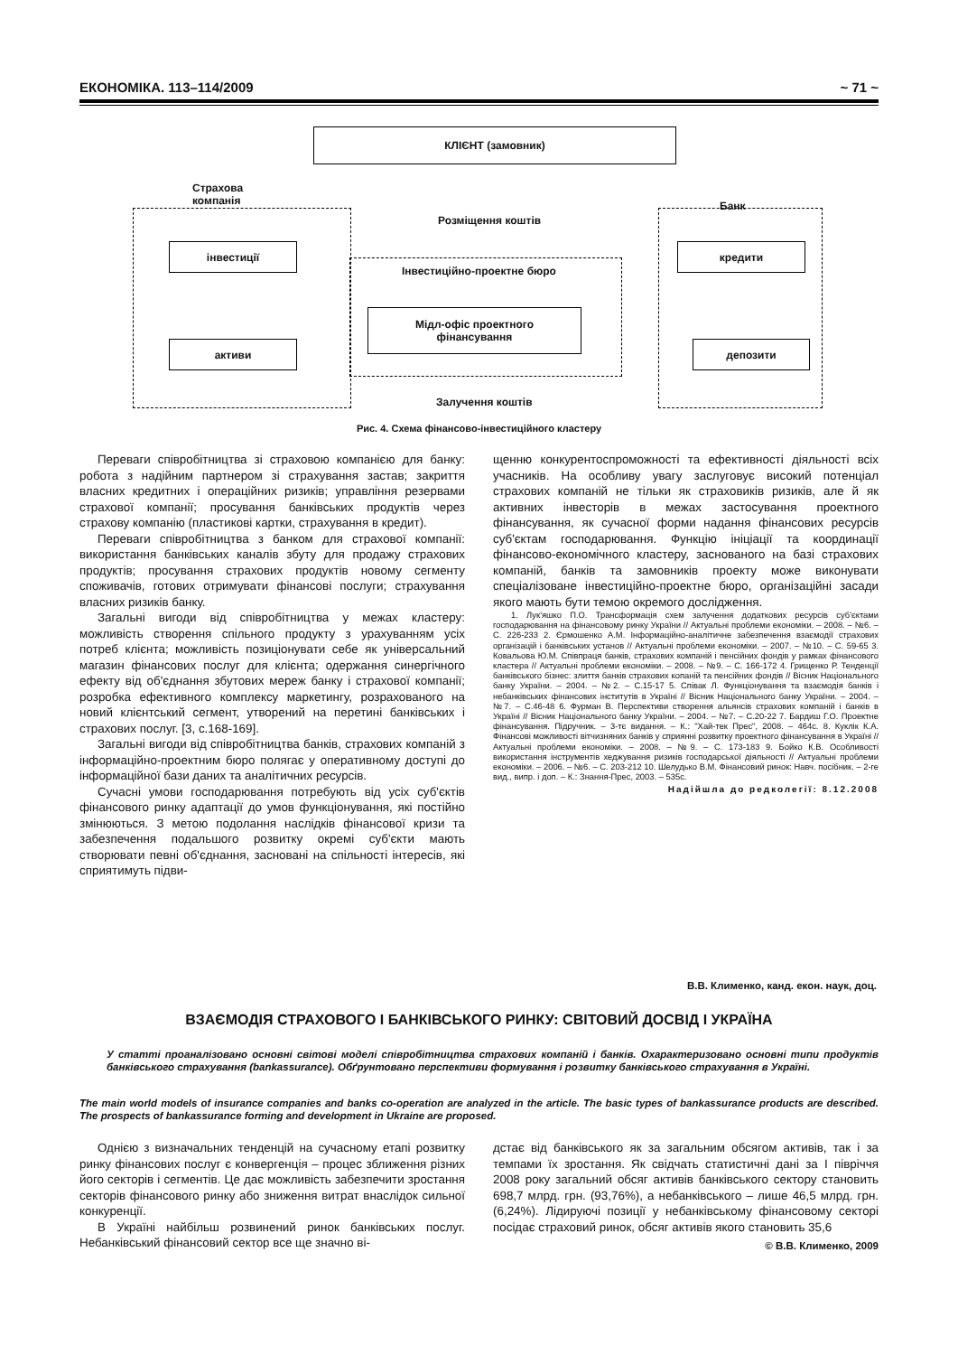ЕКОНОМІКА. 113–114/2009 ~ 71 ~
КЛІЄНТ (замовник)
Страхова
компанія
Розміщення коштів
Банк
інвестиції
Інвестиційно-проектне бюро
кредити
Мідл-офіс проектного
фінансування
активи депозити
Залучення коштів
Рис. 4. Схема фінансово-інвестиційного кластеру
Переваги співробітництва зі страховою компанією для банку: робота з надійним партнером зі страхування застав; закриття власних кредитних і операційних ризиків; управління резервами страхової компанії; просування банківських продуктів через страхову компанію (пластикові картки, страхування в кредит).
Переваги співробітництва з банком для страхової компанії: використання банківських каналів збуту для продажу страхових продуктів; просування страхових продуктів новому сегменту споживачів, готових отримувати фінансові послуги; страхування власних ризиків банку.
Загальні вигоди від співробітництва у межах кластеру: можливість створення спільного продукту з урахуванням усіх потреб клієнта; можливість позиціонувати себе як універсальний магазин фінансових послуг для клієнта; одержання синергічного ефекту від об'єднання збутових мереж банку і страхової компанії; розробка ефективного комплексу маркетингу, розрахованого на новий клієнтський сегмент, утворений на перетині банківських і страхових послуг. [3, с.168-169].
Загальні вигоди від співробітництва банків, страхових компаній з інформаційно-проектним бюро полягає у оперативному доступі до інформаційної бази даних та аналітичних ресурсів.
Сучасні умови господарювання потребують від усіх суб'єктів фінансового ринку адаптації до умов функціонування, які постійно змінюються. З метою подолання наслідків фінансової кризи та забезпечення подальшого розвитку окремі суб'єкти мають створювати певні об'єднання, засновані на спільності інтересів, які сприятимуть підви-
щенню конкурентоспроможності та ефективності діяльності всіх учасників. На особливу увагу заслуговує високий потенціал страхових компаній не тільки як страховиків ризиків, але й як активних інвесторів в межах застосування проектного фінансування, як сучасної форми надання фінансових ресурсів суб'єктам господарювання. Функцію ініціації та координації фінансово-економічного кластеру, заснованого на базі страхових компаній, банків та замовників проекту може виконувати спеціалізоване інвестиційно-проектне бюро, організаційні засади якого мають бути темою окремого дослідження.
1. Лук'яшко П.О. Трансформація схем залучення додаткових ресурсів суб'єктами господарювання на фінансовому ринку України // Актуальні проблеми економіки. – 2008. – №6. – С. 226-233 2. Єрмошенко А.М. Інформаційно-аналітичне забезпечення взаємодії страхових організацій і банківських установ // Актуальні проблеми економіки. – 2007. – №10. – С. 59-65 3. Ковальова Ю.М. Співпраця банків, страхових компаній і пенсійних фондів у рамках фінансового кластера // Актуальні проблеми економіки. – 2008. – №9. – С. 166-172 4. Грищенко Р. Тенденції банківського бізнес: злиття банків страхових копаній та пенсійних фондів // Вісник Національного банку України. – 2004. – №2. – С.15-17 5. Співак Л. Функціонування та взаємодія банків і небанківських фінансових інститутів в Україні // Вісник Національного банку України. – 2004. – №7. – С.46-48 6. Фурман В. Перспективи створення альянсів страхових компаній і банків в Україні // Вісник Національного банку України. – 2004. – №7. – С.20-22 7. Бардиш Г.О. Проектне фінансування. Підручник. – 3-тє видання. – К.: "Хай-тек Прес", 2008. – 464с. 8. Куклік К.А. Фінансові можливості вітчизняних банків у сприянні розвитку проектного фінансування в Україні // Актуальні проблеми економіки. – 2008. – №9. – С. 173-183 9. Бойко К.В. Особливості використання інструментів хеджування ризиків господарської діяльності // Актуальні проблеми економіки. – 2006. – №6. – С. 203-212 10. Шелудько В.М. Фінансовий ринок: Навч. посібник. – 2-ге вид., випр. і доп. – К.: Знання-Прес, 2003. – 535с.
Надійшла до редколегії: 8.12.2008
В.В. Клименко, канд. екон. наук, доц.
ВЗАЄМОДІЯ СТРАХОВОГО І БАНКІВСЬКОГО РИНКУ: СВІТОВИЙ ДОСВІД І УКРАЇНА
У статті проаналізовано основні світові моделі співробітництва страхових компаній і банків. Охарактеризовано основні типи продуктів банківського страхування (bankassurance). Обґрунтовано перспективи формування і розвитку банківського страхування в Україні.
The main world models of insurance companies and banks co-operation are analyzed in the article. The basic types of bankassurance products are described. The prospects of bankassurance forming and development in Ukraine are proposed.
Однією з визначальних тенденцій на сучасному етапі розвитку ринку фінансових послуг є конвергенція – процес зближення різних його секторів і сегментів. Це дає можливість забезпечити зростання секторів фінансового ринку або зниження витрат внаслідок сильної конкуренції.
В Україні найбільш розвинений ринок банківських послуг. Небанківський фінансовий сектор все ще значно ві-
дстає від банківського як за загальним обсягом активів, так і за темпами їх зростання. Як свідчать статистичні дані за І півріччя 2008 року загальний обсяг активів банківського сектору становить 698,7 млрд. грн. (93,76%), а небанківського – лише 46,5 млрд. грн. (6,24%). Лідируючі позиції у небанківському фінансовому секторі посідає страховий ринок, обсяг активів якого становить 35,6
© В.В. Клименко, 2009